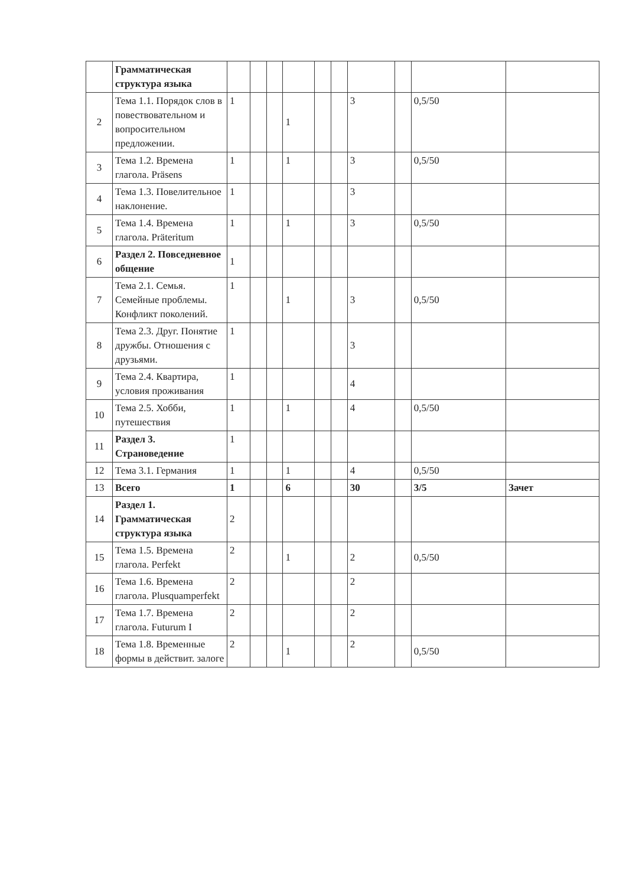| | Грамматическая структура языка | | | | | | | | | | |
| 2 | Тема 1.1. Порядок слов в повествовательном и вопросительном предложении. | 1 | | | 1 | | | 3 | | 0,5/50 | |
| 3 | Тема 1.2. Времена глагола. Präsens | 1 | | | 1 | | | 3 | | 0,5/50 | |
| 4 | Тема 1.3. Повелительное наклонение. | 1 | | | | | | 3 | | | |
| 5 | Тема 1.4. Времена глагола. Präteritum | 1 | | | 1 | | | 3 | | 0,5/50 | |
| 6 | Раздел 2. Повседневное общение | 1 | | | | | | | | | |
| 7 | Тема 2.1. Семья. Семейные проблемы. Конфликт поколений. | 1 | | | 1 | | | 3 | | 0,5/50 | |
| 8 | Тема 2.3. Друг. Понятие дружбы. Отношения с друзьями. | 1 | | | | | | 3 | | | |
| 9 | Тема 2.4. Квартира, условия проживания | 1 | | | | | | 4 | | | |
| 10 | Тема 2.5. Хобби, путешествия | 1 | | | 1 | | | 4 | | 0,5/50 | |
| 11 | Раздел 3. Страноведение | 1 | | | | | | | | | |
| 12 | Тема 3.1. Германия | 1 | | | 1 | | | 4 | | 0,5/50 | |
| 13 | Всего | 1 | | | 6 | | | 30 | | 3/5 | Зачет |
| 14 | Раздел 1. Грамматическая структура языка | 2 | | | | | | | | | |
| 15 | Тема 1.5. Времена глагола. Perfekt | 2 | | | 1 | | | 2 | | 0,5/50 | |
| 16 | Тема 1.6. Времена глагола. Plusquamperfekt | 2 | | | | | | 2 | | | |
| 17 | Тема 1.7. Времена глагола. Futurum I | 2 | | | | | | 2 | | | |
| 18 | Тема 1.8. Временные формы в действит. залоге | 2 | | | 1 | | | 2 | | 0,5/50 | |